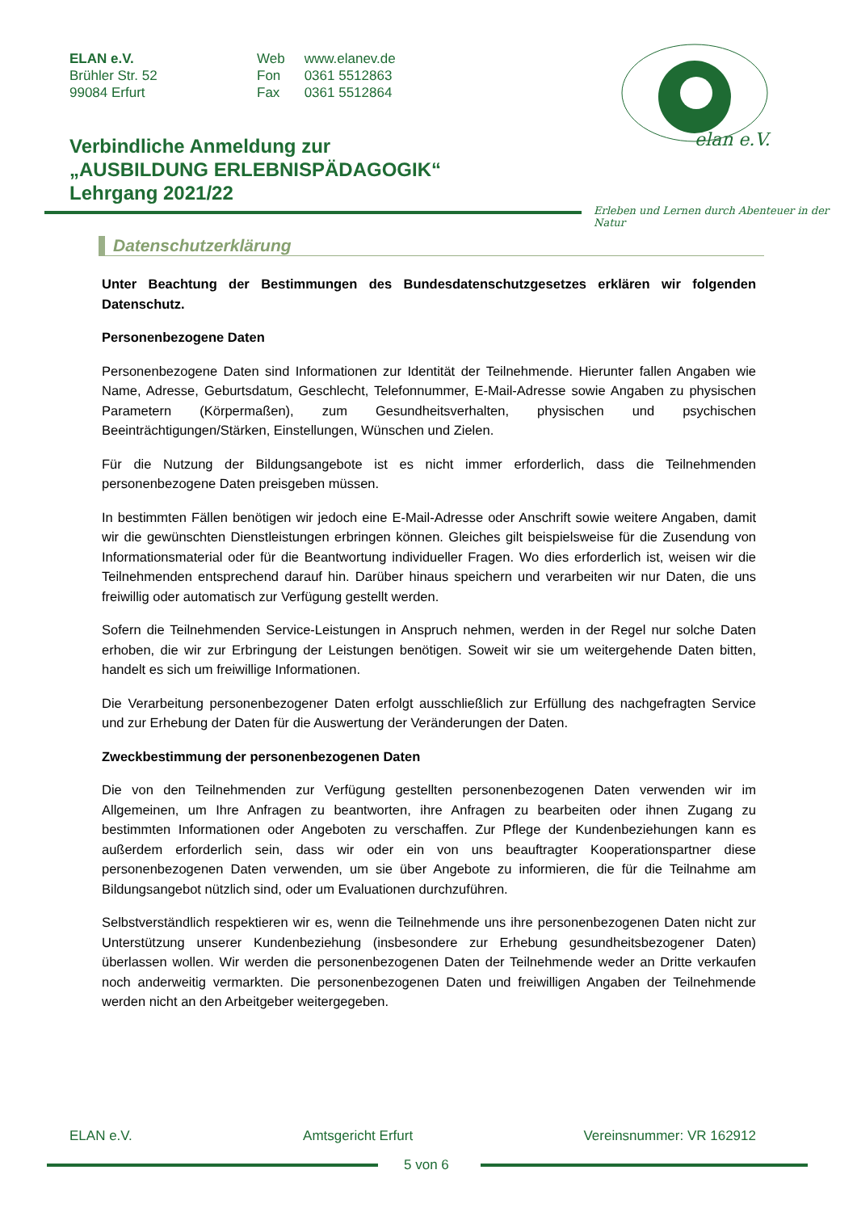ELAN e.V.
Brühler Str. 52
99084 Erfurt
| Web | www.elanev.de |
| Fon | 0361 5512863 |
| Fax | 0361 5512864 |
elan e.V.
Verbindliche Anmeldung zur
„AUSBILDUNG ERLEBNISPÄDAGOGIK“
Lehrgang 2021/22
Erleben und Lernen durch Abenteuer in der Natur
Datenschutzerklärung
Unter Beachtung der Bestimmungen des Bundesdatenschutzgesetzes erklären wir folgenden Datenschutz.
Personenbezogene Daten
Personenbezogene Daten sind Informationen zur Identität der Teilnehmende. Hierunter fallen Angaben wie Name, Adresse, Geburtsdatum, Geschlecht, Telefonnummer, E-Mail-Adresse sowie Angaben zu physischen Parametern (Körpermaßen), zum Gesundheitsverhalten, physischen und psychischen Beeinträchtigungen/Stärken, Einstellungen, Wünschen und Zielen.
Für die Nutzung der Bildungsangebote ist es nicht immer erforderlich, dass die Teilnehmenden personenbezogene Daten preisgeben müssen.
In bestimmten Fällen benötigen wir jedoch eine E-Mail-Adresse oder Anschrift sowie weitere Angaben, damit wir die gewünschten Dienstleistungen erbringen können. Gleiches gilt beispielsweise für die Zusendung von Informationsmaterial oder für die Beantwortung individueller Fragen. Wo dies erforderlich ist, weisen wir die Teilnehmenden entsprechend darauf hin. Darüber hinaus speichern und verarbeiten wir nur Daten, die uns freiwillig oder automatisch zur Verfügung gestellt werden.
Sofern die Teilnehmenden Service-Leistungen in Anspruch nehmen, werden in der Regel nur solche Daten erhoben, die wir zur Erbringung der Leistungen benötigen. Soweit wir sie um weitergehende Daten bitten, handelt es sich um freiwillige Informationen.
Die Verarbeitung personenbezogener Daten erfolgt ausschließlich zur Erfüllung des nachgefragten Service und zur Erhebung der Daten für die Auswertung der Veränderungen der Daten.
Zweckbestimmung der personenbezogenen Daten
Die von den Teilnehmenden zur Verfügung gestellten personenbezogenen Daten verwenden wir im Allgemeinen, um Ihre Anfragen zu beantworten, ihre Anfragen zu bearbeiten oder ihnen Zugang zu bestimmten Informationen oder Angeboten zu verschaffen. Zur Pflege der Kundenbeziehungen kann es außerdem erforderlich sein, dass wir oder ein von uns beauftragter Kooperationspartner diese personenbezogenen Daten verwenden, um sie über Angebote zu informieren, die für die Teilnahme am Bildungsangebot nützlich sind, oder um Evaluationen durchzuführen.
Selbstverständlich respektieren wir es, wenn die Teilnehmende uns ihre personenbezogenen Daten nicht zur Unterstützung unserer Kundenbeziehung (insbesondere zur Erhebung gesundheitsbezogener Daten) überlassen wollen. Wir werden die personenbezogenen Daten der Teilnehmende weder an Dritte verkaufen noch anderweitig vermarkten. Die personenbezogenen Daten und freiwilligen Angaben der Teilnehmende werden nicht an den Arbeitgeber weitergegeben.
ELAN e.V. Amtsgericht Erfurt Vereinsnummer: VR 162912
5 von 6